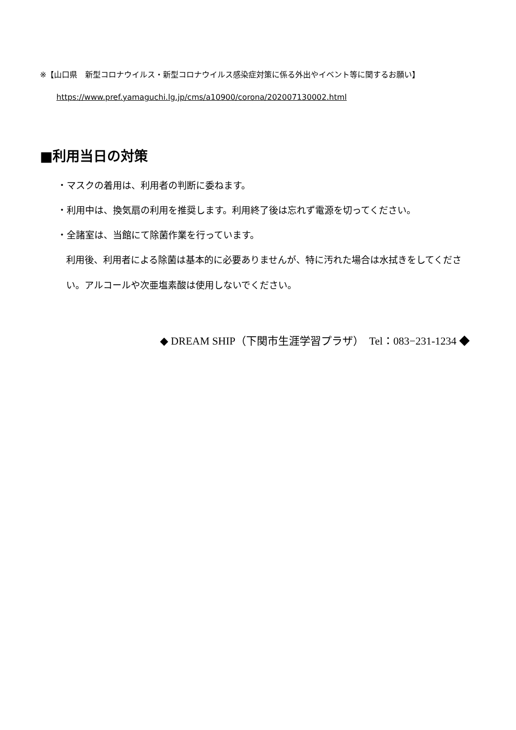※【山口県　新型コロナウイルス・新型コロナウイルス感染症対策に係る外出やイベント等に関するお願い】
https://www.pref.yamaguchi.lg.jp/cms/a10900/corona/202007130002.html
■利用当日の対策
・マスクの着用は、利用者の判断に委ねます。
・利用中は、換気扇の利用を推奨します。利用終了後は忘れず電源を切ってください。
・全諸室は、当館にて除菌作業を行っています。
利用後、利用者による除菌は基本的に必要ありませんが、特に汚れた場合は水拭きをしてください。アルコールや次亜塩素酸は使用しないでください。
◆ DREAM SHIP（下関市生涯学習プラザ）　Tel：083−231-1234 ◆